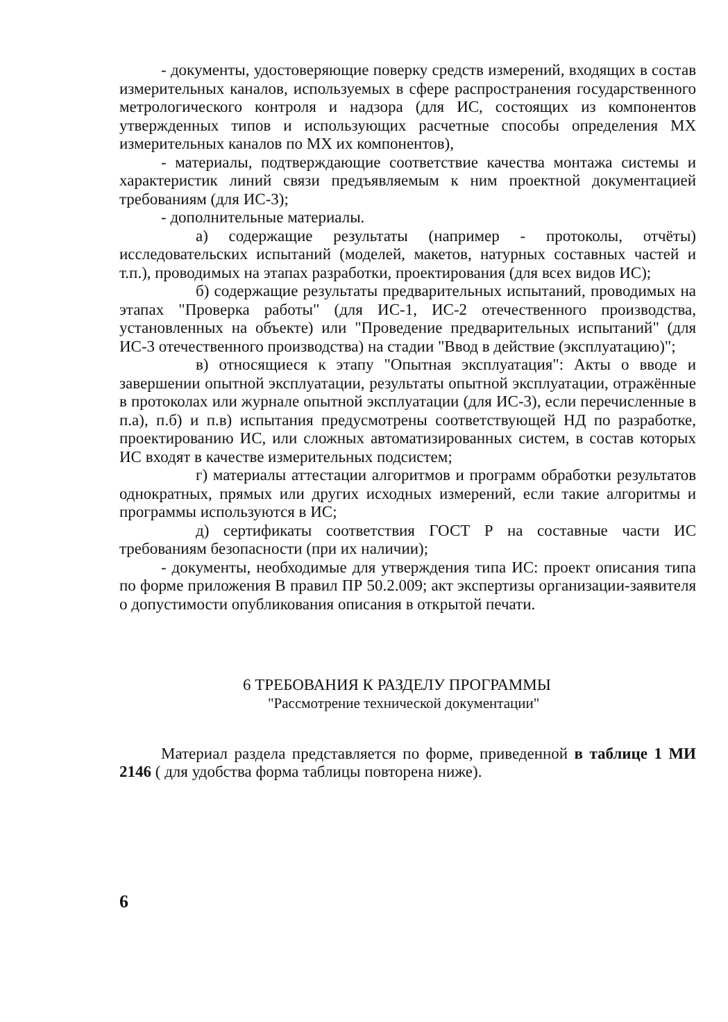- документы, удостоверяющие поверку средств измерений, входящих в состав измерительных каналов, используемых в сфере распространения государственного метрологического контроля и надзора (для ИС, состоящих из компонентов утвержденных типов и использующих расчетные способы определения МХ измерительных каналов по МХ их компонентов),
- материалы, подтверждающие соответствие качества монтажа системы и характеристик линий связи предъявляемым к ним проектной документацией требованиям (для ИС-3);
- дополнительные материалы.
а) содержащие результаты (например - протоколы, отчёты) исследовательских испытаний (моделей, макетов, натурных составных частей и т.п.), проводимых на этапах разработки, проектирования (для всех видов ИС);
б) содержащие результаты предварительных испытаний, проводимых на этапах "Проверка работы" (для ИС-1, ИС-2 отечественного производства, установленных на объекте) или "Проведение предварительных испытаний" (для ИС-3 отечественного производства) на стадии "Ввод в действие (эксплуатацию)";
в) относящиеся к этапу "Опытная эксплуатация": Акты о вводе и завершении опытной эксплуатации, результаты опытной эксплуатации, отражённые в протоколах или журнале опытной эксплуатации (для ИС-3), если перечисленные в п.а), п.б) и п.в) испытания предусмотрены соответствующей НД по разработке, проектированию ИС, или сложных автоматизированных систем, в состав которых ИС входят в качестве измерительных подсистем;
г) материалы аттестации алгоритмов и программ обработки результатов однократных, прямых или других исходных измерений, если такие алгоритмы и программы используются в ИС;
д) сертификаты соответствия ГОСТ Р на составные части ИС требованиям безопасности (при их наличии);
- документы, необходимые для утверждения типа ИС: проект описания типа по форме приложения В правил ПР 50.2.009; акт экспертизы организации-заявителя о допустимости опубликования описания в открытой печати.
6 ТРЕБОВАНИЯ К РАЗДЕЛУ ПРОГРАММЫ
"Рассмотрение технической документации"
Материал раздела представляется по форме, приведенной в таблице 1 МИ 2146 ( для удобства форма таблицы повторена ниже).
6